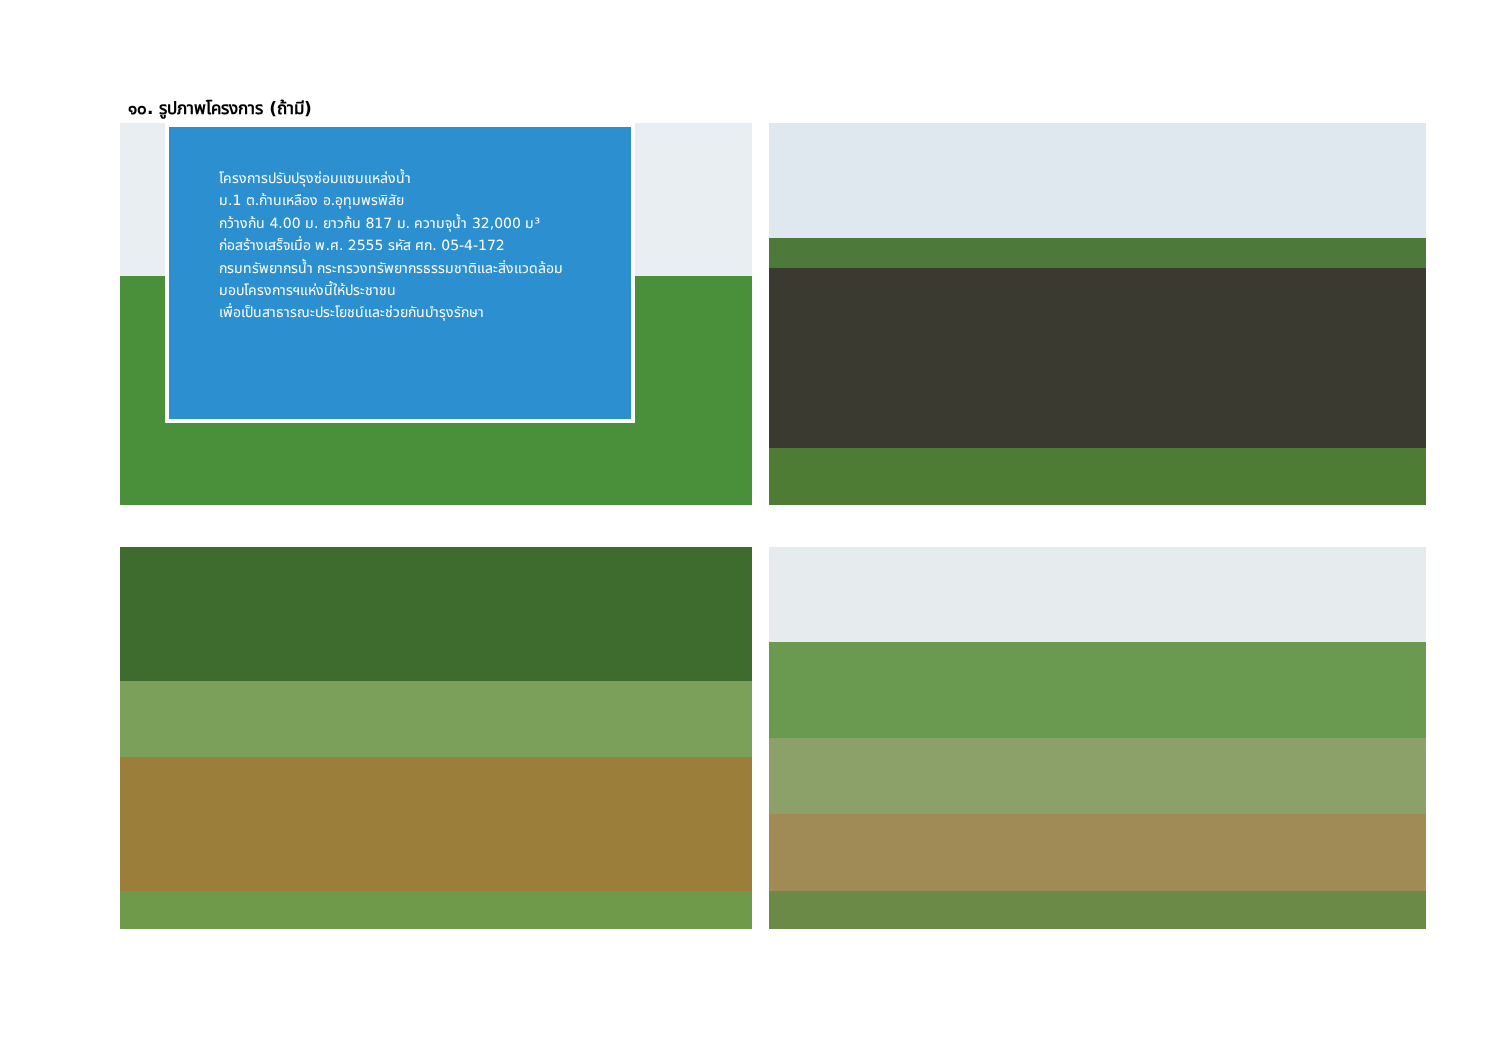๑๐. รูปภาพโครงการ (ถ้ามี)
โครงการปรับปรุงซ่อมแซมแหล่งน้ำ
ม.1 ต.ก้านเหลือง อ.อุทุมพรพิสัย
กว้างก้น 4.00 ม. ยาวก้น 817 ม. ความจุน้ำ 32,000 ม³
ก่อสร้างเสร็จเมื่อ พ.ศ. 2555 รหัส ศก. 05-4-172
กรมทรัพยากรน้ำ กระทรวงทรัพยากรธรรมชาติและสิ่งแวดล้อม
มอบโครงการฯแห่งนี้ให้ประชาชน
เพื่อเป็นสาธารณะประโยชน์และช่วยกันบำรุงรักษา